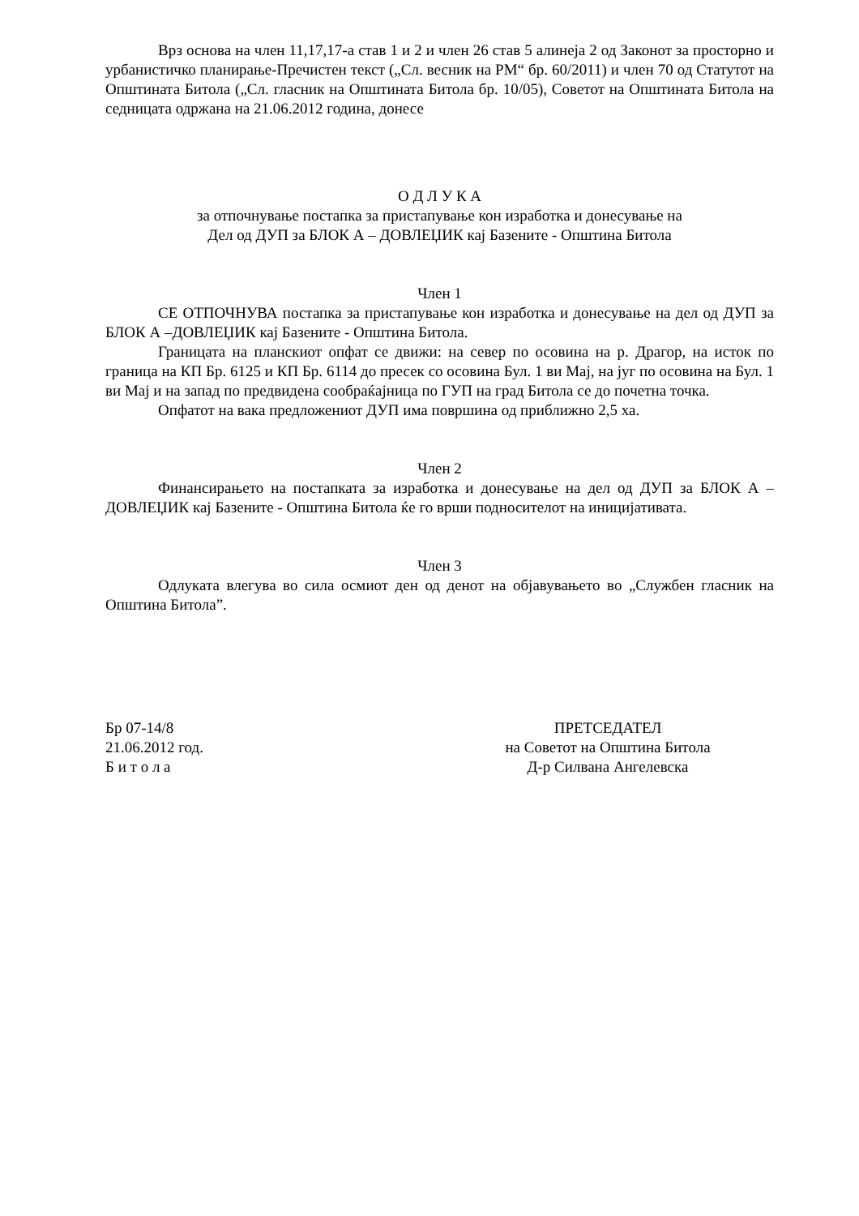Врз основа на член 11,17,17-а став 1 и 2 и член 26 став 5 алинеја 2 од Законот за просторно и урбанистичко планирање-Пречистен текст („Сл. весник на РМ“ бр. 60/2011) и член 70 од Статутот на Општината Битола („Сл. гласник на Општината Битола бр. 10/05), Советот на Општината Битола на седницата одржана на 21.06.2012 година, донесе
О Д Л У К А
за отпочнување постапка за пристапување кон изработка и донесување на
Дел од ДУП за БЛОК А – ДОВЛЕЏИК кај Базените - Општина Битола
Член 1
СЕ ОТПОЧНУВА постапка за пристапување кон изработка и донесување на дел од ДУП за БЛОК А –ДОВЛЕЏИК кај Базените - Општина Битола.
Границата на планскиот опфат се движи: на север по осовина на р. Драгор, на исток по граница на КП Бр. 6125 и КП Бр. 6114 до пресек со осовина Бул. 1 ви Мај, на југ по осовина на Бул. 1 ви Мај и на запад по предвидена сообраќајница по ГУП на град Битола се до почетна точка.
Опфатот на вака предложениот ДУП има површина од приближно 2,5 ха.
Член 2
Финансирањето на постапката за изработка и донесување на дел од ДУП за БЛОК А –ДОВЛЕЏИК кај Базените - Општина Битола ќе го врши подносителот на иницијативата.
Член 3
Одлуката влегува во сила осмиот ден од денот на објавувањето во „Службен гласник на Општина Битола”.
Бр 07-14/8
21.06.2012 год.
Б и т о л а
ПРЕТСЕДАТЕЛ
на Советот на Општина Битола
Д-р Силвана Ангелевска